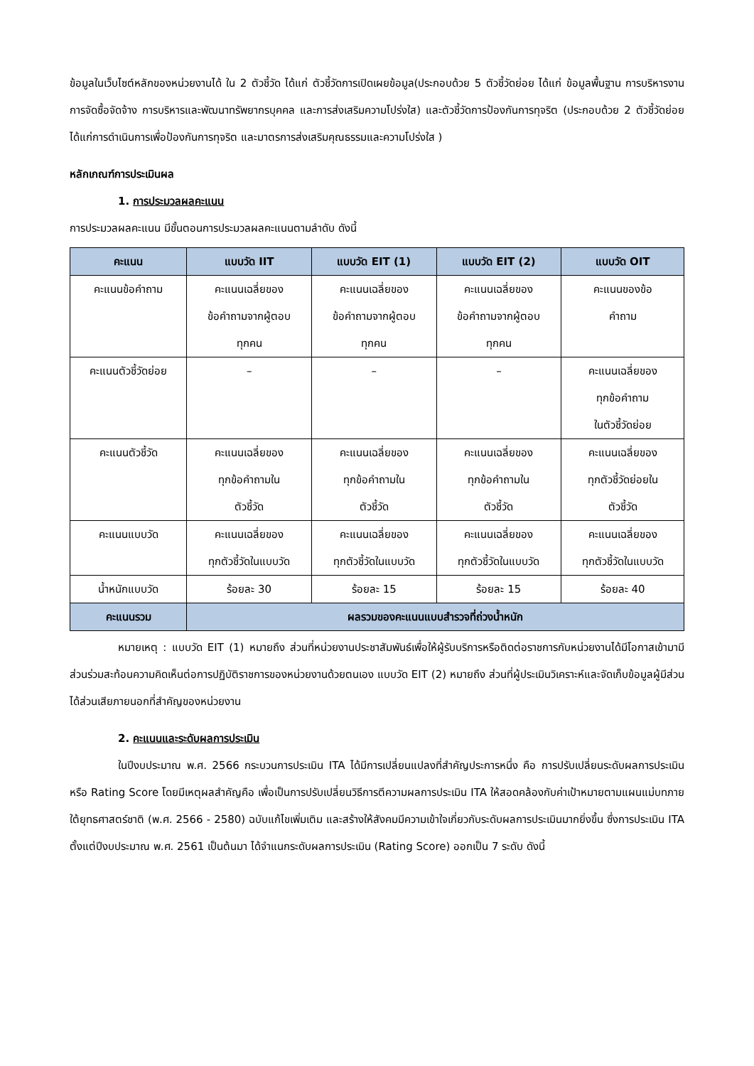ข้อมูลในเว็บไซต์หลักของหน่วยงานได้ ใน 2 ตัวชี้วัด ได้แก่ ตัวชี้วัดการเปิดเผยข้อมูล(ประกอบด้วย 5 ตัวชี้วัดย่อย ได้แก่ ข้อมูลพื้นฐาน การบริหารงาน การจัดซื้อจัดจ้าง การบริหารและพัฒนาทรัพยากรบุคคล และการส่งเสริมความโปร่งใส) และตัวชี้วัดการป้องกันการทุจริต (ประกอบด้วย 2 ตัวชี้วัดย่อย ได้แก่การดำเนินการเพื่อป้องกันการทุจริต และมาตรการส่งเสริมคุณธรรมและความโปร่งใส )
หลักเกณฑ์การประเมินผล
1. การประมวลผลคะแนน
การประมวลผลคะแนน มีขั้นตอนการประมวลผลคะแนนตามลำดับ ดังนี้
| คะแนน | แบบวัด IIT | แบบวัด EIT (1) | แบบวัด EIT (2) | แบบวัด OIT |
| --- | --- | --- | --- | --- |
| คะแนนข้อคำถาม | คะแนนเฉลี่ยของ ข้อคำถามจากผู้ตอบ ทุกคน | คะแนนเฉลี่ยของ ข้อคำถามจากผู้ตอบ ทุกคน | คะแนนเฉลี่ยของ ข้อคำถามจากผู้ตอบ ทุกคน | คะแนนของข้อ คำถาม |
| คะแนนตัวชี้วัดย่อย | – | – | – | คะแนนเฉลี่ยของ ทุกข้อคำถาม ในตัวชี้วัดย่อย |
| คะแนนตัวชี้วัด | คะแนนเฉลี่ยของ ทุกข้อคำถามใน ตัวชี้วัด | คะแนนเฉลี่ยของ ทุกข้อคำถามใน ตัวชี้วัด | คะแนนเฉลี่ยของ ทุกข้อคำถามใน ตัวชี้วัด | คะแนนเฉลี่ยของ ทุกตัวชี้วัดย่อยใน ตัวชี้วัด |
| คะแนนแบบวัด | คะแนนเฉลี่ยของ ทุกตัวชี้วัดในแบบวัด | คะแนนเฉลี่ยของ ทุกตัวชี้วัดในแบบวัด | คะแนนเฉลี่ยของ ทุกตัวชี้วัดในแบบวัด | คะแนนเฉลี่ยของ ทุกตัวชี้วัดในแบบวัด |
| น้ำหนักแบบวัด | ร้อยละ 30 | ร้อยละ 15 | ร้อยละ 15 | ร้อยละ 40 |
| คะแนนรวม | ผลรวมของคะแนนแบบสำรวจที่ถ่วงน้ำหนัก | | | |
หมายเหตุ : แบบวัด EIT (1) หมายถึง ส่วนที่หน่วยงานประชาสัมพันธ์เพื่อให้ผู้รับบริการหรือติดต่อราชการกับหน่วยงานได้มีโอกาสเข้ามามีส่วนร่วมสะท้อนความคิดเห็นต่อการปฏิบัติราชการของหน่วยงานด้วยตนเอง แบบวัด EIT (2) หมายถึง ส่วนที่ผู้ประเมินวิเคราะห์และจัดเก็บข้อมูลผู้มีส่วนได้ส่วนเสียภายนอกที่สำคัญของหน่วยงาน
2. คะแนนและระดับผลการประเมิน
ในปีงบประมาณ พ.ศ. 2566 กระบวนการประเมิน ITA ได้มีการเปลี่ยนแปลงที่สำคัญประการหนึ่ง คือ การปรับเปลี่ยนระดับผลการประเมิน หรือ Rating Score โดยมีเหตุผลสำคัญคือ เพื่อเป็นการปรับเปลี่ยนวิธีการตีความผลการประเมิน ITA ให้สอดคล้องกับค่าเป้าหมายตามแผนแม่บทภายใต้ยุทธศาสตร์ชาติ (พ.ศ. 2566 - 2580) ฉบับแก้ไขเพิ่มเติม และสร้างให้สังคมมีความเข้าใจเกี่ยวกับระดับผลการประเมินมากยิ่งขึ้น ซึ่งการประเมิน ITA ตั้งแต่ปีงบประมาณ พ.ศ. 2561 เป็นต้นมา ได้จำแนกระดับผลการประเมิน (Rating Score) ออกเป็น 7 ระดับ ดังนี้